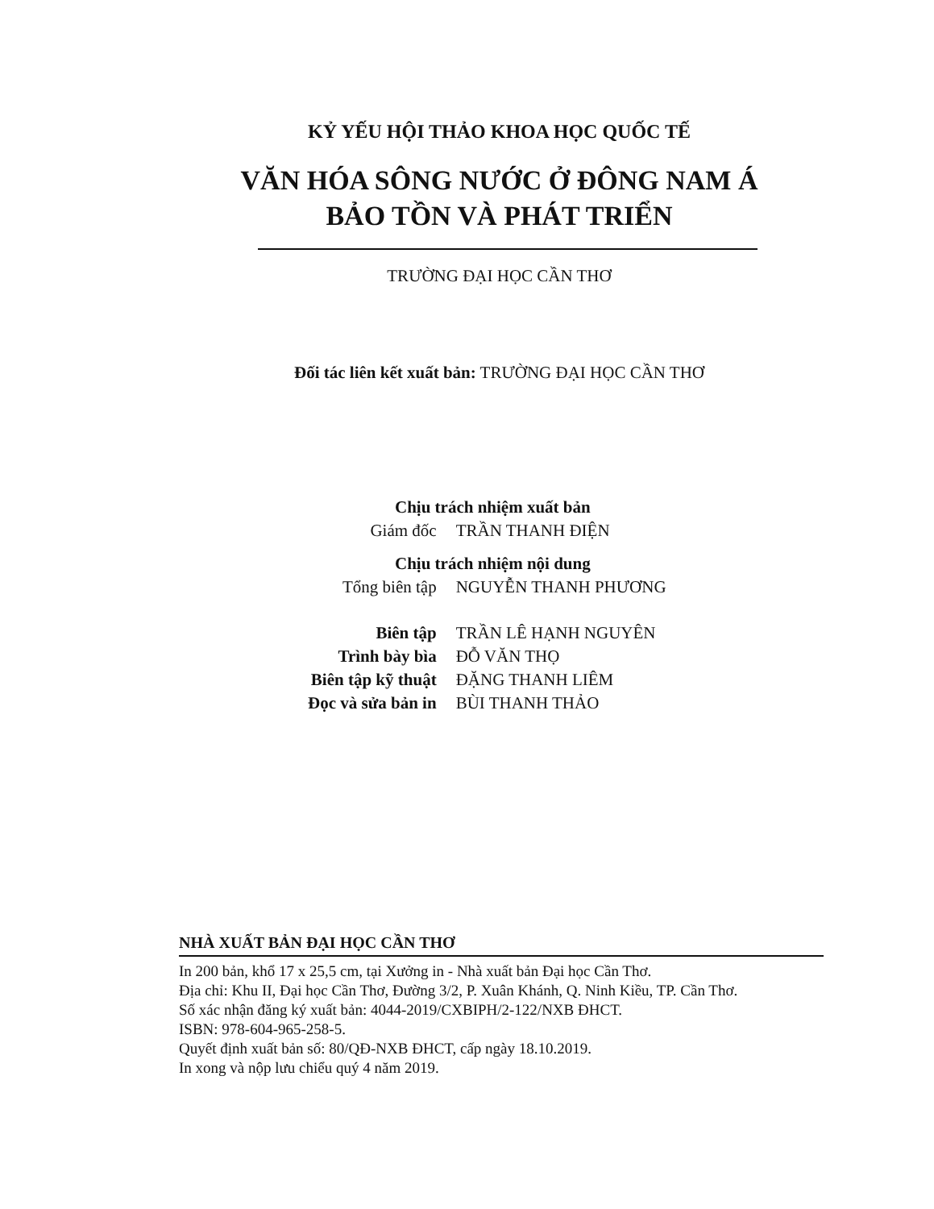KỶ YẾU HỘI THẢO KHOA HỌC QUỐC TẾ
VĂN HÓA SÔNG NƯỚC Ở ĐÔNG NAM Á
BẢO TỒN VÀ PHÁT TRIỂN
TRƯỜNG ĐẠI HỌC CẦN THƠ
Đối tác liên kết xuất bản: TRƯỜNG ĐẠI HỌC CẦN THƠ
| Chịu trách nhiệm xuất bản | |
| Giám đốc | TRẦN THANH ĐIỆN |
| Chịu trách nhiệm nội dung | |
| Tổng biên tập | NGUYỄN THANH PHƯƠNG |
| Biên tập | TRẦN LÊ HẠNH NGUYÊN |
| Trình bày bìa | ĐỖ VĂN THỌ |
| Biên tập kỹ thuật | ĐẶNG THANH LIÊM |
| Đọc và sửa bản in | BÙI THANH THẢO |
NHÀ XUẤT BẢN ĐẠI HỌC CẦN THƠ
In 200 bản, khổ 17 x 25,5 cm, tại Xưởng in - Nhà xuất bản Đại học Cần Thơ.
Địa chỉ: Khu II, Đại học Cần Thơ, Đường 3/2, P. Xuân Khánh, Q. Ninh Kiều, TP. Cần Thơ.
Số xác nhận đăng ký xuất bản: 4044-2019/CXBIPH/2-122/NXB ĐHCT.
ISBN: 978-604-965-258-5.
Quyết định xuất bản số: 80/QĐ-NXB ĐHCT, cấp ngày 18.10.2019.
In xong và nộp lưu chiểu quý 4 năm 2019.